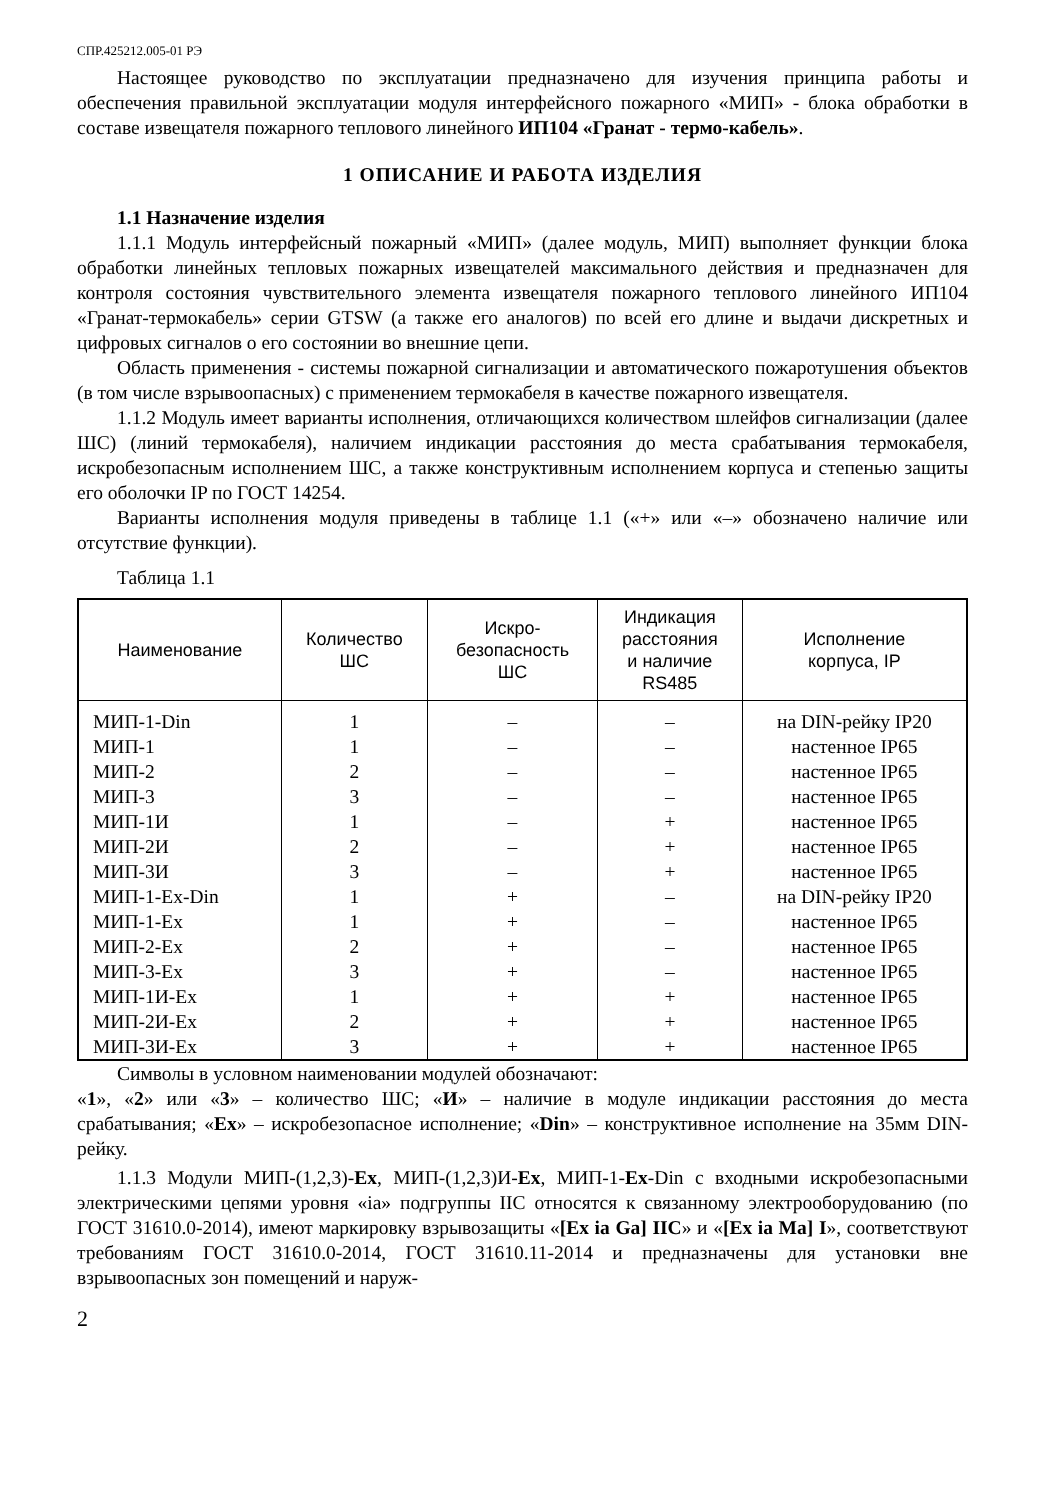СПР.425212.005-01 РЭ
Настоящее руководство по эксплуатации предназначено для изучения принципа работы и обеспечения правильной эксплуатации модуля интерфейсного пожарного «МИП» - блока обработки в составе извещателя пожарного теплового линейного ИП104 «Гранат - термо-кабель».
1 ОПИСАНИЕ И РАБОТА ИЗДЕЛИЯ
1.1 Назначение изделия
1.1.1 Модуль интерфейсный пожарный «МИП» (далее модуль, МИП) выполняет функции блока обработки линейных тепловых пожарных извещателей максимального действия и предназначен для контроля состояния чувствительного элемента извещателя пожарного теплового линейного ИП104 «Гранат-термокабель» серии GTSW (а также его аналогов) по всей его длине и выдачи дискретных и цифровых сигналов о его состоянии во внешние цепи.
Область применения - системы пожарной сигнализации и автоматического пожаротушения объектов (в том числе взрывоопасных) с применением термокабеля в качестве пожарного извещателя.
1.1.2 Модуль имеет варианты исполнения, отличающихся количеством шлейфов сигнализации (далее ШС) (линий термокабеля), наличием индикации расстояния до места срабатывания термокабеля, искробезопасным исполнением ШС, а также конструктивным исполнением корпуса и степенью защиты его оболочки IP по ГОСТ 14254.
Варианты исполнения модуля приведены в таблице 1.1 («+» или «–» обозначено наличие или отсутствие функции).
Таблица 1.1
| Наименование | Количество ШС | Искро- безопасность ШС | Индикация расстояния и наличие RS485 | Исполнение корпуса, IP |
| --- | --- | --- | --- | --- |
| МИП-1-Din | 1 | – | – | на DIN-рейку IP20 |
| МИП-1 | 1 | – | – | настенное IP65 |
| МИП-2 | 2 | – | – | настенное IP65 |
| МИП-3 | 3 | – | – | настенное IP65 |
| МИП-1И | 1 | – | + | настенное IP65 |
| МИП-2И | 2 | – | + | настенное IP65 |
| МИП-3И | 3 | – | + | настенное IP65 |
| МИП-1-Ex-Din | 1 | + | – | на DIN-рейку IP20 |
| МИП-1-Ex | 1 | + | – | настенное IP65 |
| МИП-2-Ex | 2 | + | – | настенное IP65 |
| МИП-3-Ex | 3 | + | – | настенное IP65 |
| МИП-1И-Ex | 1 | + | + | настенное IP65 |
| МИП-2И-Ex | 2 | + | + | настенное IP65 |
| МИП-3И-Ex | 3 | + | + | настенное IP65 |
Символы в условном наименовании модулей обозначают:
«1», «2» или «3» – количество ШС; «И» – наличие в модуле индикации расстояния до места срабатывания; «Ex» – искробезопасное исполнение; «Din» – конструктивное исполнение на 35мм DIN-рейку.
1.1.3 Модули МИП-(1,2,3)-Ex, МИП-(1,2,3)И-Ex, МИП-1-Ex-Din с входными искробезопасными электрическими цепями уровня «ia» подгруппы IIC относятся к связанному электрооборудованию (по ГОСТ 31610.0-2014), имеют маркировку взрывозащиты «[Ex ia Ga] IIC» и «[Ex ia Ma] I», соответствуют требованиям ГОСТ 31610.0-2014, ГОСТ 31610.11-2014 и предназначены для установки вне взрывоопасных зон помещений и наруж-
2